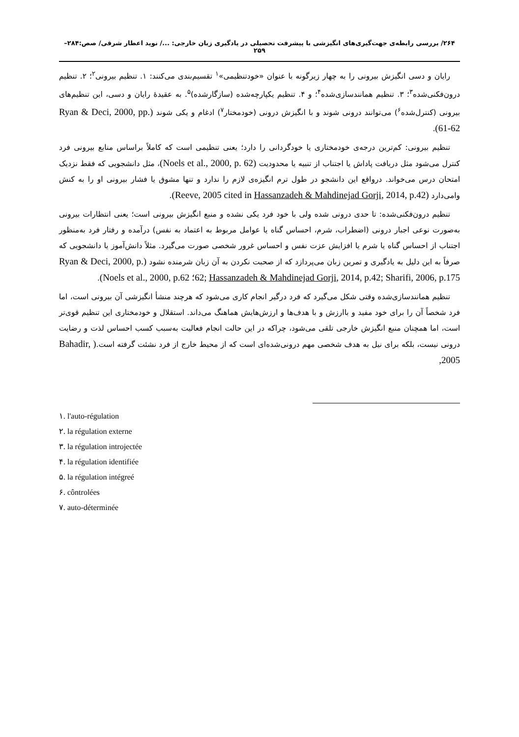۲۶۴/ بررسی رابطه‌ی جهت‌گیری‌های انگیزشی با پیشرفت تحصیلی در یادگیری زبان خارجی: .../ نوید اعطار شرقی/ صص:۲۸۴–۲۵۹
رایان و دسی انگیزش بیرونی را به چهار زیرگونه با عنوان «خودتنظیمی»<sup>۱</sup> تقسیم‌بندی می‌کنند: ۱. تنظیم بیرونی<sup>۲</sup>؛ ۲. تنظیم درون‌فکنی‌شده<sup>۳</sup>؛ ۳. تنظیم همانندسازی‌شده<sup>۴</sup>؛ و ۴. تنظیم یکپارچه‌شده (سازگارشده)<sup>۵</sup>. به عقیدهٔ رایان و دسی، این تنظیم‌های بیرونی (کنترل‌شده<sup>۶</sup>) می‌توانند درونی شوند و با انگیزش درونی (خودمختار<sup>۷</sup>) ادغام و یکی شوند (Ryan & Deci, 2000, pp. 61-62).
تنظیم بیرونی: کم‌ترین درجه‌ی خودمختاری یا خودگردانی را دارد؛ یعنی تنظیمی است که کاملاً براساس منابع بیرونی فرد کنترل می‌شود مثل دریافت پاداش یا اجتناب از تنبیه یا محدودیت (Noels et al., 2000, p. 62)، مثل دانشجویی که فقط نزدیک امتحان درس می‌خواند. درواقع این دانشجو در طول ترم انگیزه‌ی لازم را ندارد و تنها مشوق یا فشار بیرونی او را به کنش وامی‌دارد (Reeve, 2005 cited in Hassanzadeh & Mahdinejad Gorji, 2014, p.42).
تنظیم درون‌فکنی‌شده: تا حدی درونی شده ولی با خود فرد یکی نشده و منبع انگیزش بیرونی است؛ یعنی انتظارات بیرونی به‌صورت نوعی اجبار درونی (اضطراب، شرم، احساس گناه یا عوامل مربوط به اعتماد به نفس) درآمده و رفتار فرد به‌منظور اجتناب از احساس گناه یا شرم یا افزایش عزت نفس و احساس غرور شخصی صورت می‌گیرد. مثلاً دانش‌آموز یا دانشجویی که صرفاً به این دلیل به یادگیری و تمرین زبان می‌پردازد که از صحبت نکردن به آن زبان شرمنده نشود (Ryan & Deci, 2000, p. 62; Hassanzadeh & Mahdinejad Gorji, 2014, p.42; Sharifi, 2006, p.175؛ Noels et al., 2000, p.62).
تنظیم همانندسازی‌شده وقتی شکل می‌گیرد که فرد درگیر انجام کاری می‌شود که هرچند منشأ انگیزشی آن بیرونی است، اما فرد شخصاً آن را برای خود مفید و باارزش و با هدف‌ها و ارزش‌هایش هماهنگ می‌داند. استقلال و خودمختاری این تنظیم قوی‌تر است، اما همچنان منبع انگیزش خارجی تلقی می‌شود، چراکه در این حالت انجام فعالیت به‌سبب کسب احساس لذت و رضایت درونی نیست، بلکه برای نیل به هدف شخصی مهم درونی‌شده‌ای است که از محیط خارج از فرد نشئت گرفته است.( Bahadir, 2005,
۱. l'auto-régulation
۲. la régulation externe
۳. la régulation introjectée
۴. la régulation identifiée
۵. la régulation intégreé
۶. côntrolées
۷. auto-déterminée